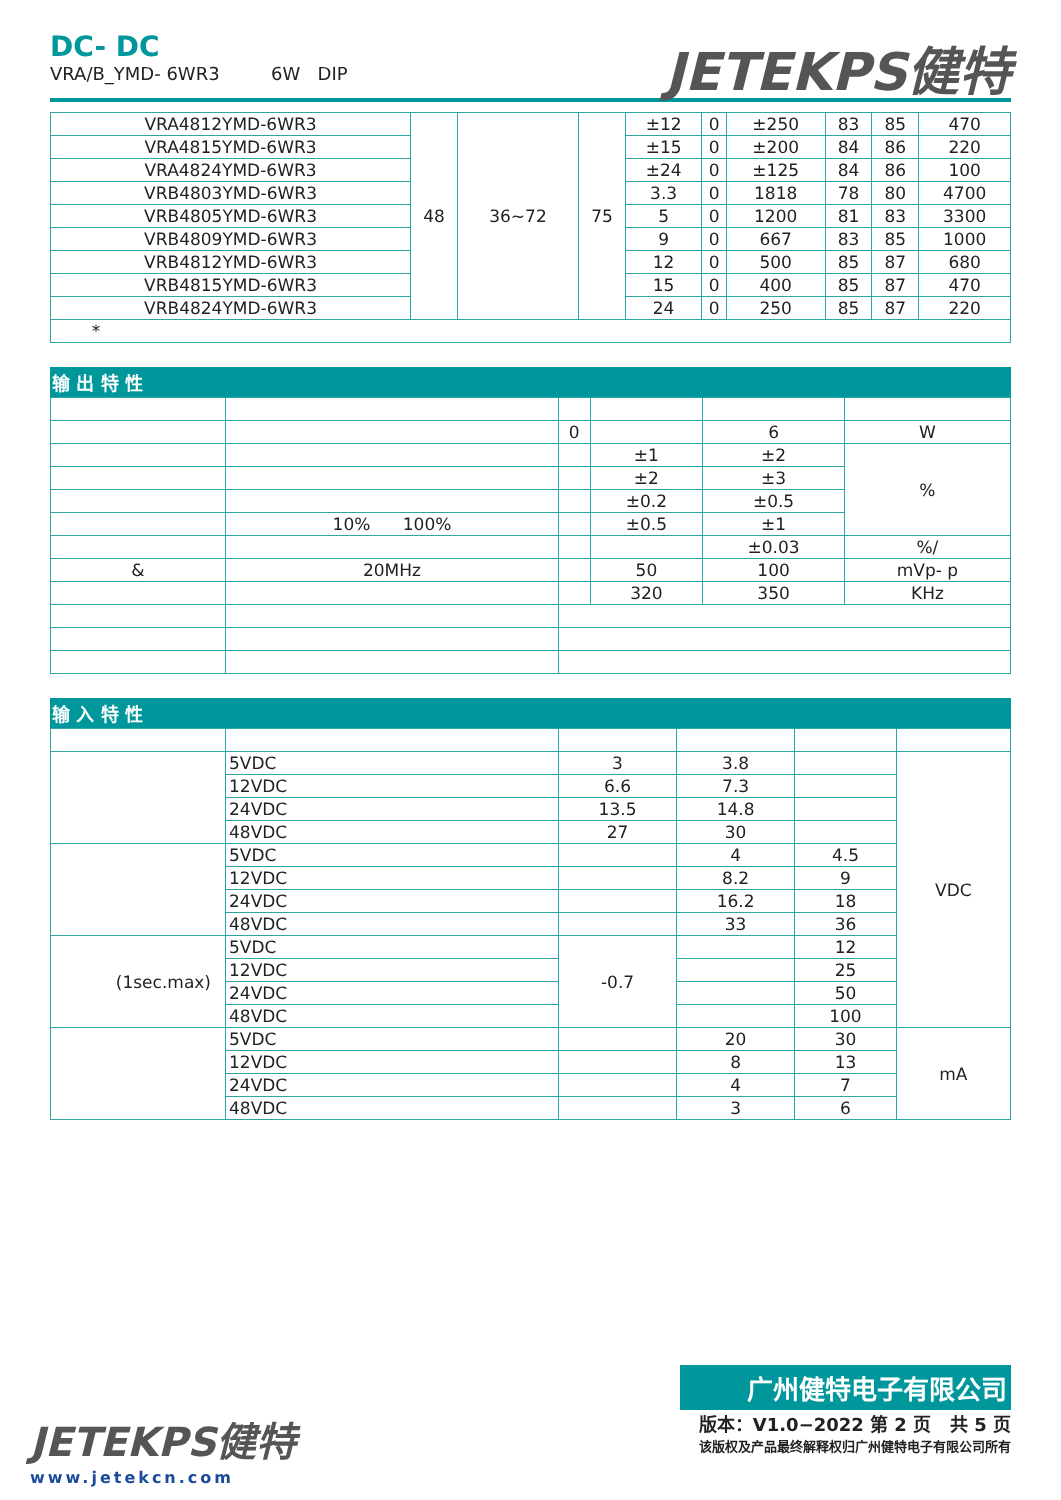DC- DC
VRA/B_YMD- 6WR3 6W DIP
JETEKPS健特
| VRA4812YMD-6WR3 | 48 | 36~72 | 75 | ±12 | 0 | ±250 | 83 | 85 | 470 |
| VRA4815YMD-6WR3 | | | | ±15 | 0 | ±200 | 84 | 86 | 220 |
| VRA4824YMD-6WR3 | | | | ±24 | 0 | ±125 | 84 | 86 | 100 |
| VRB4803YMD-6WR3 | | | | 3.3 | 0 | 1818 | 78 | 80 | 4700 |
| VRB4805YMD-6WR3 | | | | 5 | 0 | 1200 | 81 | 83 | 3300 |
| VRB4809YMD-6WR3 | | | | 9 | 0 | 667 | 83 | 85 | 1000 |
| VRB4812YMD-6WR3 | | | | 12 | 0 | 500 | 85 | 87 | 680 |
| VRB4815YMD-6WR3 | | | | 15 | 0 | 400 | 85 | 87 | 470 |
| VRB4824YMD-6WR3 | | | | 24 | 0 | 250 | 85 | 87 | 220 |
| * | | | | | | | | | |
输 出 特 性
| | | 0 | | 6 | W |
| | | | ±1 | ±2 | % |
| | | | ±2 | ±3 | |
| | | | ±0.2 | ±0.5 | |
| | 10% 100% | | ±0.5 | ±1 | |
| | | | | ±0.03 | %/ |
| & | 20MHz | | 50 | 100 | mVp- p |
| | | | 320 | 350 | KHz |
输 入 特 性
| | 5VDC | 3 | 3.8 | | VDC |
| | 12VDC | 6.6 | 7.3 | | |
| | 24VDC | 13.5 | 14.8 | | |
| | 48VDC | 27 | 30 | | |
| | 5VDC | | 4 | 4.5 | |
| | 12VDC | | 8.2 | 9 | |
| | 24VDC | | 16.2 | 18 | |
| | 48VDC | | 33 | 36 | |
| (1sec.max) | 5VDC | -0.7 | | 12 | |
| | 12VDC | | | 25 | |
| | 24VDC | | | 50 | |
| | 48VDC | | | 100 | |
| | 5VDC | | 20 | 30 | mA |
| | 12VDC | | 8 | 13 | |
| | 24VDC | | 4 | 7 | |
| | 48VDC | | 3 | 6 | |
广州健特电子有限公司
JETEKPS健特
www.jetekcn.com
版本：V1.0−2022 第 2 页 共 5 页
该版权及产品最终解释权归广州健特电子有限公司所有